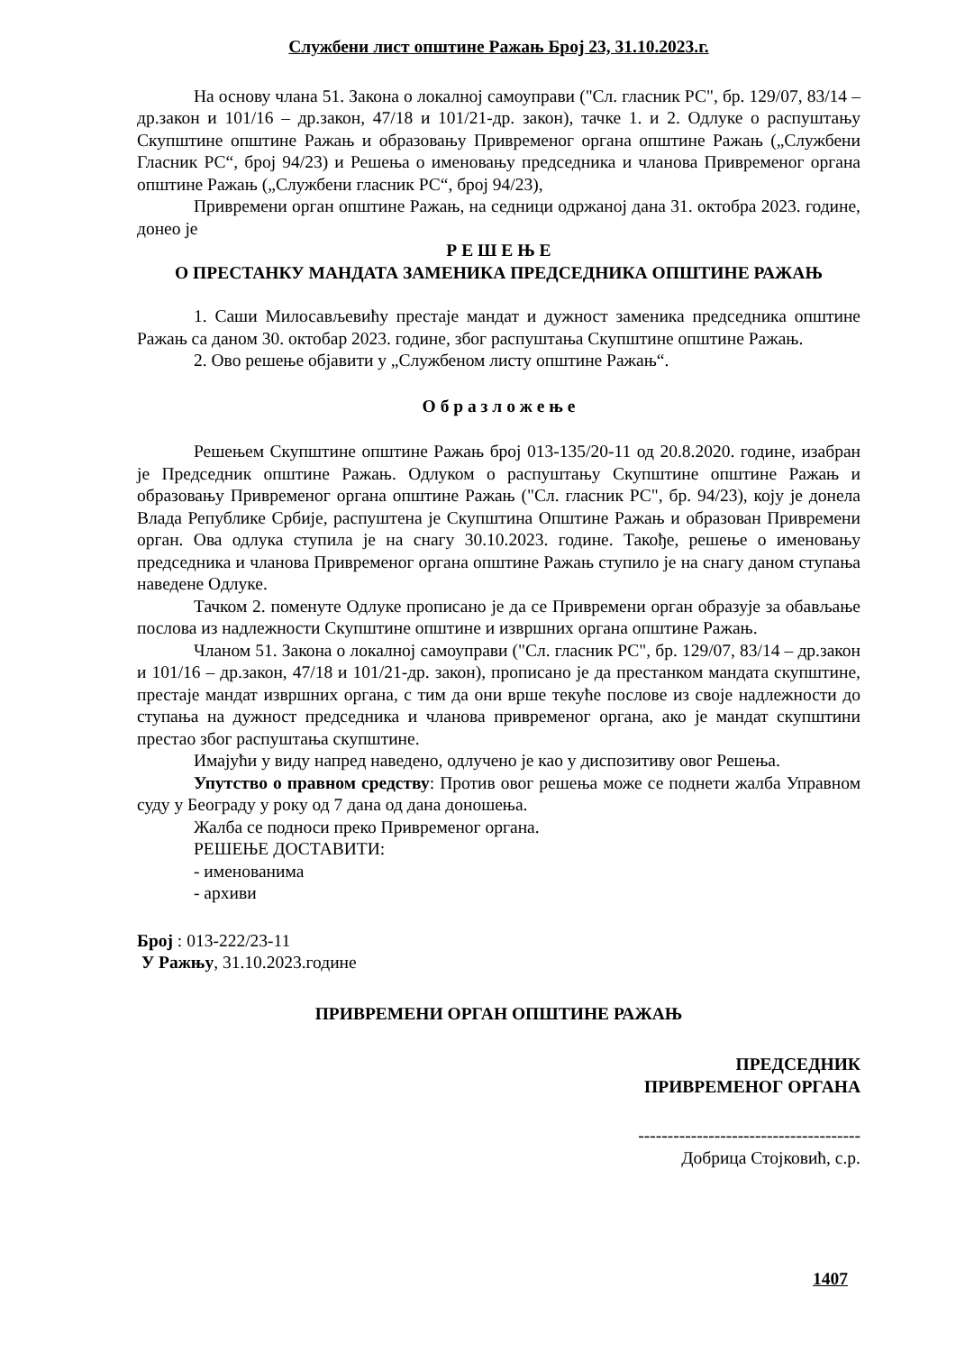Службени лист општине Ражањ Број 23, 31.10.2023.г.
На основу члана 51. Закона о локалној самоуправи ("Сл. гласник РС", бр. 129/07, 83/14 – др.закон и 101/16 – др.закон, 47/18 и 101/21-др. закон), тачке 1. и 2. Одлуке о распуштању Скупштине општине Ражањ и образовању Привременог органа општине Ражањ („Службени Гласник РС“, број 94/23) и Решења о именовању председника и чланова Привременог органа општине Ражањ („Службени гласник РС“, број 94/23),
Привремени орган општине Ражањ, на седници одржаној дана 31. октобра 2023. године, донео је
Р Е Ш Е Њ Е
О ПРЕСТАНКУ МАНДАТА ЗАМЕНИКА ПРЕДСЕДНИКА ОПШТИНЕ РАЖАЊ
1. Саши Милосављевићу престаје мандат и дужност заменика председника општине Ражањ са даном 30. октобар 2023. године, због распуштања Скупштине општине Ражањ.
2. Ово решење објавити у „Службеном листу општине Ражањ“.
О б р а з л о ж е њ е
Решењем Скупштине општине Ражањ број 013-135/20-11 од 20.8.2020. године, изабран је Председник општине Ражањ. Одлуком о распуштању Скупштине општине Ражањ и образовању Привременог органа општине Ражањ ("Сл. гласник РС", бр. 94/23), коју је донела Влада Републике Србије, распуштена је Скупштина Општине Ражањ и образован Привремени орган. Ова одлука ступила је на снагу 30.10.2023. године. Такође, решење о именовању председника и чланова Привременог органа општине Ражањ ступило је на снагу даном ступања наведене Одлуке.
Тачком 2. поменуте Одлуке прописано је да се Привремени орган образује за обављање послова из надлежности Скупштине општине и извршних органа општине Ражањ.
Чланом 51. Закона о локалној самоуправи ("Сл. гласник РС", бр. 129/07, 83/14 – др.закон и 101/16 – др.закон, 47/18 и 101/21-др. закон), прописано је да престанком мандата скупштине, престаје мандат извршних органа, с тим да они врше текуће послове из своје надлежности до ступања на дужност председника и чланова привременог органа, ако је мандат скупштини престао због распуштања скупштине.
Имајући у виду напред наведено, одлучено је као у диспозитиву овог Решења.
Упутство о правном средству: Против овог решења може се поднети жалба Управном суду у Београду у року од 7 дана од дана доношења.
Жалба се подноси преко Привременог органа.
РЕШЕЊЕ ДОСТАВИТИ:
- именованима
- архиви
Број : 013-222/23-11
У Ражњу, 31.10.2023.године
ПРИВРЕМЕНИ ОРГАН ОПШТИНЕ РАЖАЊ
ПРЕДСЕДНИК
ПРИВРЕМЕНОГ ОРГАНА
--------------------------------------
Добрица Стојковић, с.р.
1407